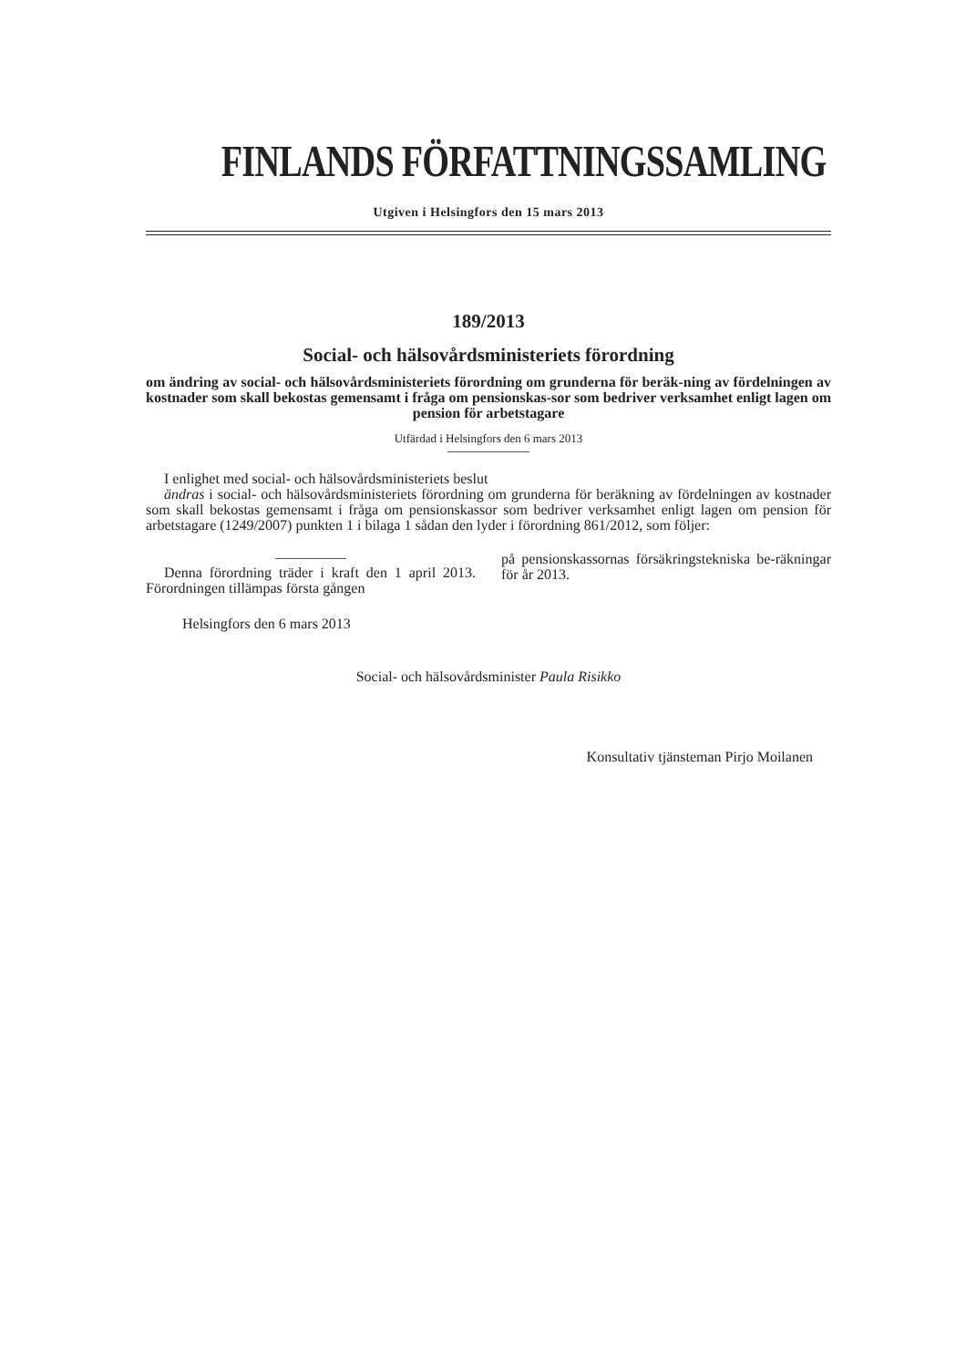FINLANDS FÖRFATTNINGSSAMLING
Utgiven i Helsingfors den 15 mars 2013
189/2013
Social- och hälsovårdsministeriets förordning
om ändring av social- och hälsovårdsministeriets förordning om grunderna för beräk-ning av fördelningen av kostnader som skall bekostas gemensamt i fråga om pensionskas-sor som bedriver verksamhet enligt lagen om pension för arbetstagare
Utfärdad i Helsingfors den 6 mars 2013
I enlighet med social- och hälsovårdsministeriets beslut
ändras i social- och hälsovårdsministeriets förordning om grunderna för beräkning av fördelningen av kostnader som skall bekostas gemensamt i fråga om pensionskassor som bedriver verksamhet enligt lagen om pension för arbetstagare (1249/2007) punkten 1 i bilaga 1 sådan den lyder i förordning 861/2012, som följer:
Denna förordning träder i kraft den 1 april 2013. Förordningen tillämpas första gången
på pensionskassornas försäkringstekniska be-räkningar för år 2013.
Helsingfors den 6 mars 2013
Social- och hälsovårdsminister Paula Risikko
Konsultativ tjänsteman Pirjo Moilanen